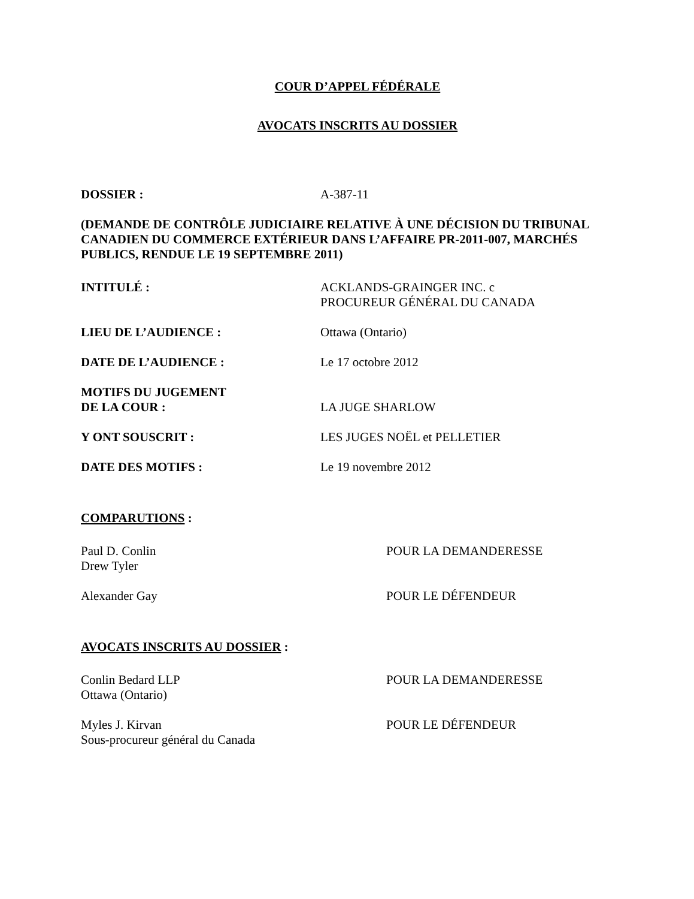COUR D’APPEL FÉDÉRALE
AVOCATS INSCRITS AU DOSSIER
DOSSIER : A-387-11
(DEMANDE DE CONTRÔLE JUDICIAIRE RELATIVE À UNE DÉCISION DU TRIBUNAL CANADIEN DU COMMERCE EXTÉRIEUR DANS L’AFFAIRE PR-2011-007, MARCHÉS PUBLICS, RENDUE LE 19 SEPTEMBRE 2011)
INTITULÉ : ACKLANDS-GRAINGER INC. c
PROCUREUR GÉNÉRAL DU CANADA
LIEU DE L’AUDIENCE : Ottawa (Ontario)
DATE DE L’AUDIENCE : Le 17 octobre 2012
MOTIFS DU JUGEMENT
DE LA COUR :
LA JUGE SHARLOW
Y ONT SOUSCRIT : LES JUGES NOËL et PELLETIER
DATE DES MOTIFS : Le 19 novembre 2012
COMPARUTIONS :
Paul D. Conlin
Drew Tyler
POUR LA DEMANDERESSE
Alexander Gay POUR LE DÉFENDEUR
AVOCATS INSCRITS AU DOSSIER :
Conlin Bedard LLP
Ottawa (Ontario)
POUR LA DEMANDERESSE
Myles J. Kirvan
Sous-procureur général du Canada
POUR LE DÉFENDEUR